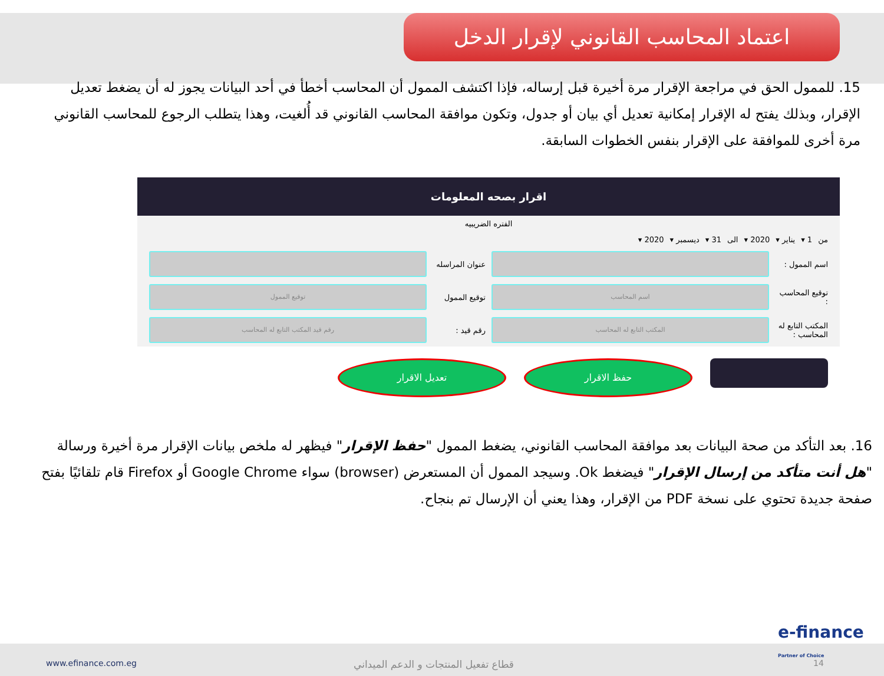اعتماد المحاسب القانوني لإقرار الدخل
15. للممول الحق في مراجعة الإقرار مرة أخيرة قبل إرساله، فإذا اكتشف الممول أن المحاسب أخطأ في أحد البيانات يجوز له أن يضغط تعديل الإقرار، وبذلك يفتح له الإقرار إمكانية تعديل أي بيان أو جدول، وتكون موافقة المحاسب القانوني قد أُلغيت، وهذا يتطلب الرجوع للمحاسب القانوني مرة أخرى للموافقة على الإقرار بنفس الخطوات السابقة.
اقرار بصحه المعلومات
الفتره الضريبيه
من 1 ▾ يناير ▾ 2020 ▾ الى 31 ▾ ديسمبر ▾ 2020 ▾
اسم الممول :
عنوان المراسله
توقيع المحاسب :
اسم المحاسب
توقيع الممول
توقيع الممول
المكتب التابع له المحاسب :
المكتب التابع له المحاسب
رقم قيد :
رقم قيد المكتب التابع له المحاسب
حفظ الاقرار تعديل الاقرار
16. بعد التأكد من صحة البيانات بعد موافقة المحاسب القانوني، يضغط الممول "حفظ الإقرار" فيظهر له ملخص بيانات الإقرار مرة أخيرة ورسالة "هل أنت متأكد من إرسال الإقرار" فيضغط Ok. وسيجد الممول أن المستعرض (browser) سواء Google Chrome أو Firefox قام تلقائيًا بفتح صفحة جديدة تحتوي على نسخة PDF من الإقرار، وهذا يعني أن الإرسال تم بنجاح.
www.efinance.com.eg قطاع تفعيل المنتجات و الدعم الميداني 14
e-finance
Partner of Choice